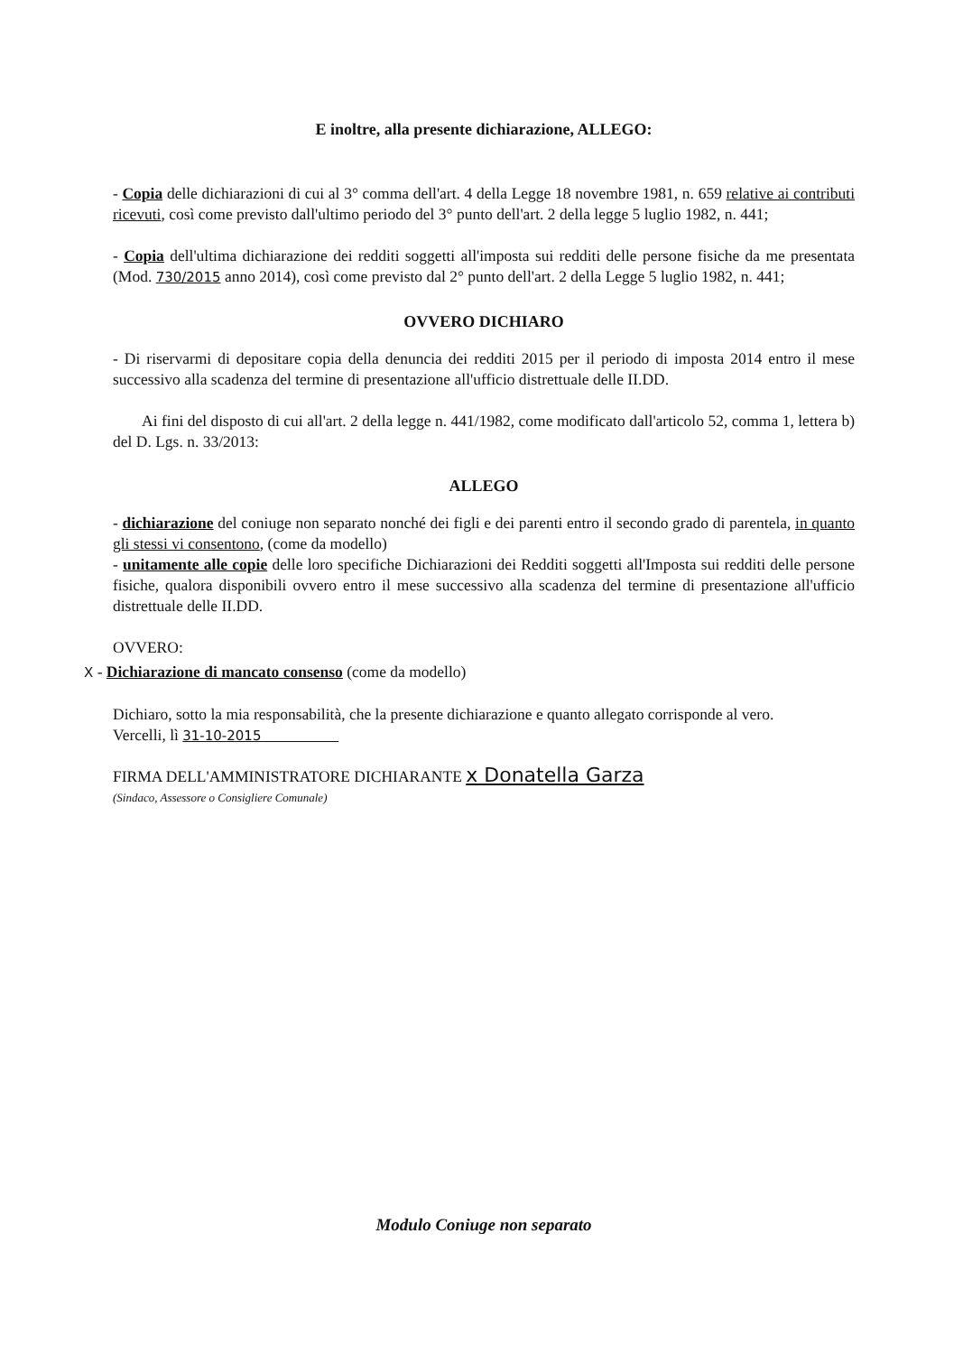E inoltre, alla presente dichiarazione, ALLEGO:
- Copia delle dichiarazioni di cui al 3° comma dell'art. 4 della Legge 18 novembre 1981, n. 659 relative ai contributi ricevuti, così come previsto dall'ultimo periodo del 3° punto dell'art. 2 della legge 5 luglio 1982, n. 441;
- Copia dell'ultima dichiarazione dei redditi soggetti all'imposta sui redditi delle persone fisiche da me presentata (Mod. 730/2015 anno 2014), così come previsto dal 2° punto dell'art. 2 della Legge 5 luglio 1982, n. 441;
OVVERO DICHIARO
- Di riservarmi di depositare copia della denuncia dei redditi 2015 per il periodo di imposta 2014 entro il mese successivo alla scadenza del termine di presentazione all'ufficio distrettuale delle II.DD.
Ai fini del disposto di cui all'art. 2 della legge n. 441/1982, come modificato dall'articolo 52, comma 1, lettera b) del D. Lgs. n. 33/2013:
ALLEGO
- dichiarazione del coniuge non separato nonché dei figli e dei parenti entro il secondo grado di parentela, in quanto gli stessi vi consentono, (come da modello)
- unitamente alle copie delle loro specifiche Dichiarazioni dei Redditi soggetti all'Imposta sui redditi delle persone fisiche, qualora disponibili ovvero entro il mese successivo alla scadenza del termine di presentazione all'ufficio distrettuale delle II.DD.
OVVERO:
X - Dichiarazione di mancato consenso (come da modello)
Dichiaro, sotto la mia responsabilità, che la presente dichiarazione e quanto allegato corrisponde al vero.
Vercelli, lì 31-10-2015
FIRMA DELL'AMMINISTRATORE DICHIARANTE x Donatella Garza
(Sindaco, Assessore o Consigliere Comunale)
Modulo Coniuge non separato